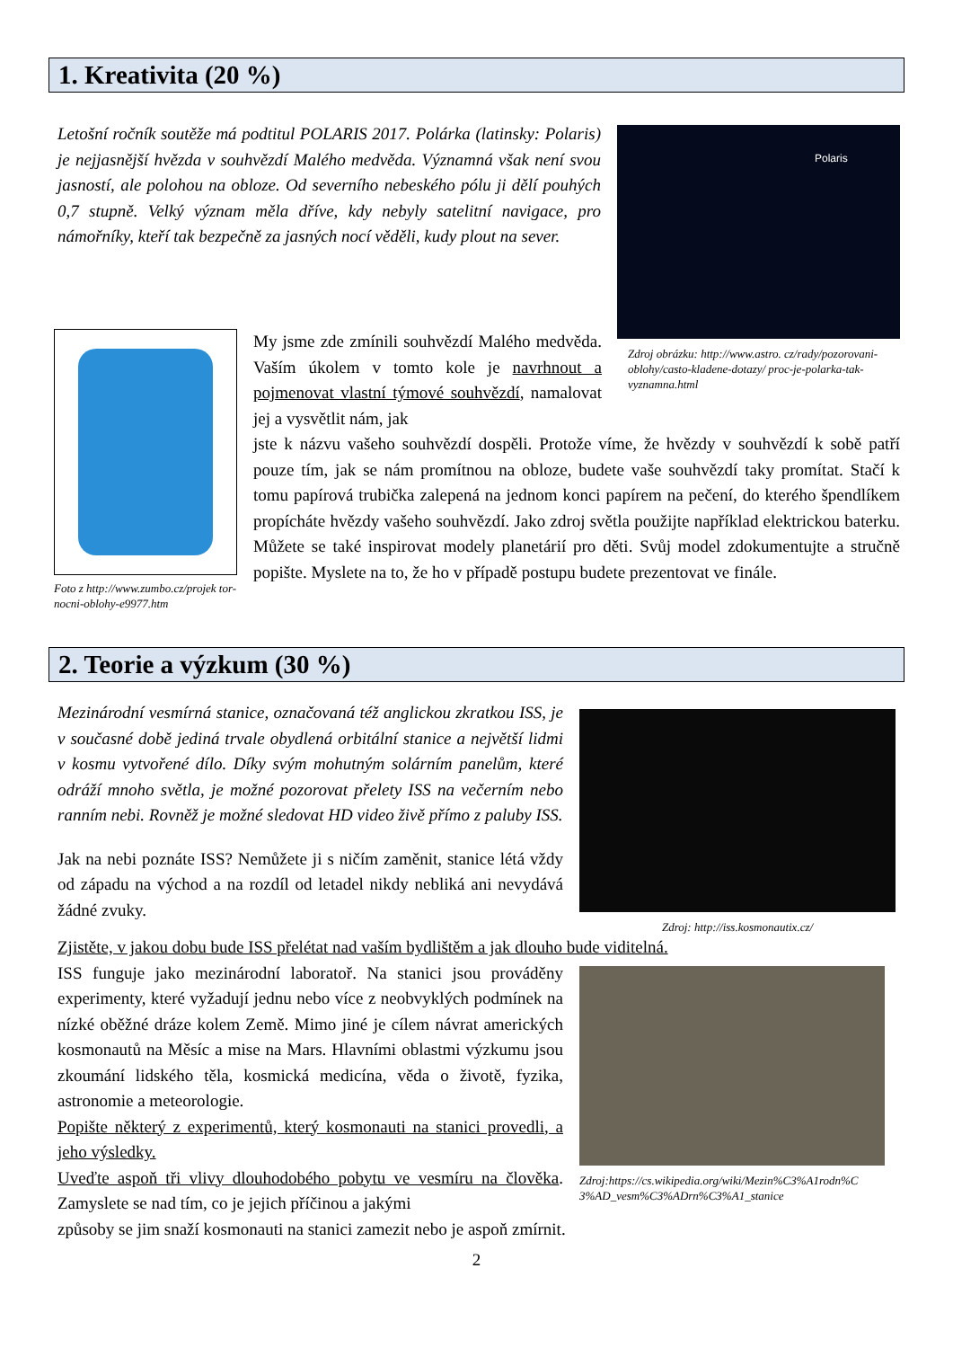1. Kreativita (20 %)
Letošní ročník soutěže má podtitul POLARIS 2017. Polárka (latinsky: Polaris) je nejjasnější hvězda v souhvězdí Malého medvěda. Významná však není svou jasností, ale polohou na obloze. Od severního nebeského pólu ji dělí pouhých 0,7 stupně. Velký význam měla dříve, kdy nebyly satelitní navigace, pro námořníky, kteří tak bezpečně za jasných nocí věděli, kudy plout na sever.
Polaris
Zdroj obrázku: http://www.astro. cz/rady/pozorovani-oblohy/casto-kladene-dotazy/ proc-je-polarka-tak-vyznamna.html
Foto z http://www.zumbo.cz/projek tor-nocni-oblohy-e9977.htm
My jsme zde zmínili souhvězdí Malého medvěda. Vaším úkolem v tomto kole je navrhnout a pojmenovat vlastní týmové souhvězdí, namalovat jej a vysvětlit nám, jak
jste k názvu vašeho souhvězdí dospěli. Protože víme, že hvězdy v souhvězdí k sobě patří pouze tím, jak se nám promítnou na obloze, budete vaše souhvězdí taky promítat. Stačí k tomu papírová trubička zalepená na jednom konci papírem na pečení, do kterého špendlíkem propícháte hvězdy vašeho souhvězdí. Jako zdroj světla použijte například elektrickou baterku. Můžete se také inspirovat modely planetárií pro děti. Svůj model zdokumentujte a stručně popište. Myslete na to, že ho v případě postupu budete prezentovat ve finále.
2. Teorie a výzkum (30 %)
Mezinárodní vesmírná stanice, označovaná též anglickou zkratkou ISS, je v současné době jediná trvale obydlená orbitální stanice a největší lidmi v kosmu vytvořené dílo. Díky svým mohutným solárním panelům, které odráží mnoho světla, je možné pozorovat přelety ISS na večerním nebo ranním nebi. Rovněž je možné sledovat HD video živě přímo z paluby ISS.
Jak na nebi poznáte ISS? Nemůžete ji s ničím zaměnit, stanice létá vždy od západu na východ a na rozdíl od letadel nikdy nebliká ani nevydává žádné zvuky.
Zdroj: http://iss.kosmonautix.cz/
Zjistěte, v jakou dobu bude ISS přelétat nad vaším bydlištěm a jak dlouho bude viditelná.
ISS funguje jako mezinárodní laboratoř. Na stanici jsou prováděny experimenty, které vyžadují jednu nebo více z neobvyklých podmínek na nízké oběžné dráze kolem Země. Mimo jiné je cílem návrat amerických kosmonautů na Měsíc a mise na Mars. Hlavními oblastmi výzkumu jsou zkoumání lidského těla, kosmická medicína, věda o životě, fyzika, astronomie a meteorologie.
Popište některý z experimentů, který kosmonauti na stanici provedli, a jeho výsledky.
Uveďte aspoň tři vlivy dlouhodobého pobytu ve vesmíru na člověka. Zamyslete se nad tím, co je jejich příčinou a jakými
Zdroj:https://cs.wikipedia.org/wiki/Mezin%C3%A1rodn%C 3%AD_vesm%C3%ADrn%C3%A1_stanice
způsoby se jim snaží kosmonauti na stanici zamezit nebo je aspoň zmírnit.
2